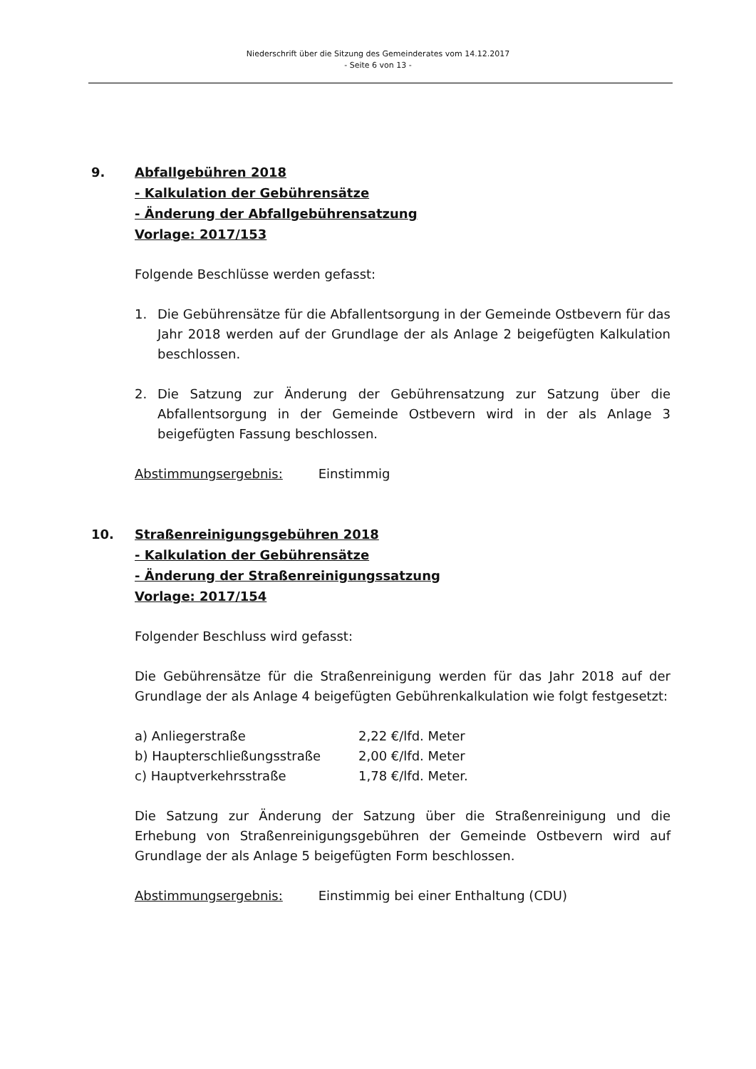Niederschrift über die Sitzung des Gemeinderates vom 14.12.2017
- Seite 6 von 13 -
9. Abfallgebühren 2018
- Kalkulation der Gebührensätze
- Änderung der Abfallgebührensatzung
Vorlage: 2017/153
Folgende Beschlüsse werden gefasst:
1. Die Gebührensätze für die Abfallentsorgung in der Gemeinde Ostbevern für das Jahr 2018 werden auf der Grundlage der als Anlage 2 beigefügten Kalkulation beschlossen.
2. Die Satzung zur Änderung der Gebührensatzung zur Satzung über die Abfallentsorgung in der Gemeinde Ostbevern wird in der als Anlage 3 beigefügten Fassung beschlossen.
Abstimmungsergebnis: Einstimmig
10. Straßenreinigungsgebühren 2018
- Kalkulation der Gebührensätze
- Änderung der Straßenreinigungssatzung
Vorlage: 2017/154
Folgender Beschluss wird gefasst:
Die Gebührensätze für die Straßenreinigung werden für das Jahr 2018 auf der Grundlage der als Anlage 4 beigefügten Gebührenkalkulation wie folgt festgesetzt:
| a) Anliegerstraße | 2,22 €/lfd. Meter |
| b) Haupterschließungsstraße | 2,00 €/lfd. Meter |
| c) Hauptverkehrsstraße | 1,78 €/lfd. Meter. |
Die Satzung zur Änderung der Satzung über die Straßenreinigung und die Erhebung von Straßenreinigungsgebühren der Gemeinde Ostbevern wird auf Grundlage der als Anlage 5 beigefügten Form beschlossen.
Abstimmungsergebnis: Einstimmig bei einer Enthaltung (CDU)